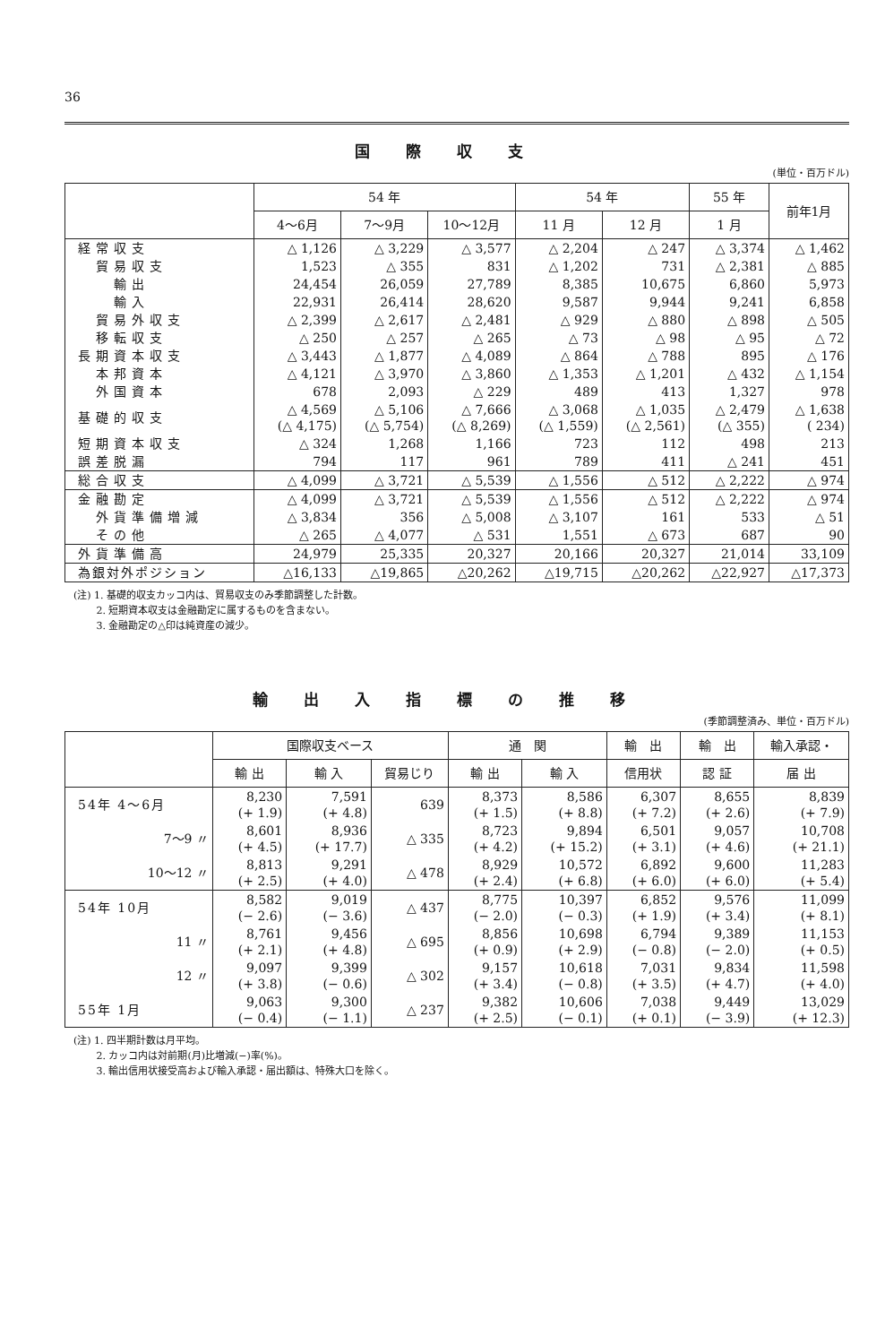36
国際収支
(単位・百万ドル)
| | 54 年 | | | 54 年 | | 55 年 | 前年1月 |
| --- | --- | --- | --- | --- | --- | --- | --- |
| | 4～6月 | 7～9月 | 10～12月 | 11 月 | 12 月 | 1 月 | |
| 経常収支 | △ 1,126 | △ 3,229 | △ 3,577 | △ 2,204 | △ 247 | △ 3,374 | △ 1,462 |
| 貿易収支 | 1,523 | △ 355 | 831 | △ 1,202 | 731 | △ 2,381 | △ 885 |
| 輸出 | 24,454 | 26,059 | 27,789 | 8,385 | 10,675 | 6,860 | 5,973 |
| 輸入 | 22,931 | 26,414 | 28,620 | 9,587 | 9,944 | 9,241 | 6,858 |
| 貿易外収支 | △ 2,399 | △ 2,617 | △ 2,481 | △ 929 | △ 880 | △ 898 | △ 505 |
| 移転収支 | △ 250 | △ 257 | △ 265 | △ 73 | △ 98 | △ 95 | △ 72 |
| 長期資本収支 | △ 3,443 | △ 1,877 | △ 4,089 | △ 864 | △ 788 | 895 | △ 176 |
| 本邦資本 | △ 4,121 | △ 3,970 | △ 3,860 | △ 1,353 | △ 1,201 | △ 432 | △ 1,154 |
| 外国資本 | 678 | 2,093 | △ 229 | 489 | 413 | 1,327 | 978 |
| 基礎的収支 | △ 4,569 (△ 4,175) | △ 5,106 (△ 5,754) | △ 7,666 (△ 8,269) | △ 3,068 (△ 1,559) | △ 1,035 (△ 2,561) | △ 2,479 (△ 355) | △ 1,638 ( 234) |
| 短期資本収支 | △ 324 | 1,268 | 1,166 | 723 | 112 | 498 | 213 |
| 誤差脱漏 | 794 | 117 | 961 | 789 | 411 | △ 241 | 451 |
| 総合収支 | △ 4,099 | △ 3,721 | △ 5,539 | △ 1,556 | △ 512 | △ 2,222 | △ 974 |
| 金融勘定 | △ 4,099 | △ 3,721 | △ 5,539 | △ 1,556 | △ 512 | △ 2,222 | △ 974 |
| 外貨準備増減 | △ 3,834 | 356 | △ 5,008 | △ 3,107 | 161 | 533 | △ 51 |
| その他 | △ 265 | △ 4,077 | △ 531 | 1,551 | △ 673 | 687 | 90 |
| 外貨準備高 | 24,979 | 25,335 | 20,327 | 20,166 | 20,327 | 21,014 | 33,109 |
| 為銀対外ポジション | △16,133 | △19,865 | △20,262 | △19,715 | △20,262 | △22,927 | △17,373 |
(注) 1. 基礎的収支カッコ内は、貿易収支のみ季節調整した計数。
　　 2. 短期資本収支は金融勘定に属するものを含まない。
　　 3. 金融勘定の△印は純資産の減少。
輸出入指標の推移
(季節調整済み、単位・百万ドル)
| | 国際収支ベース | | | 通 関 | | 輸 出 | 輸 出 | 輸入承認・ |
| --- | --- | --- | --- | --- | --- | --- | --- | --- |
| | 輸 出 | 輸 入 | 貿易じり | 輸 出 | 輸 入 | 信用状 | 認 証 | 届 出 |
| 54年 4～6月 | 8,230 (+ 1.9) | 7,591 (+ 4.8) | 639 | 8,373 (+ 1.5) | 8,586 (+ 8.8) | 6,307 (+ 7.2) | 8,655 (+ 2.6) | 8,839 (+ 7.9) |
| 7～9 〃 | 8,601 (+ 4.5) | 8,936 (+ 17.7) | △ 335 | 8,723 (+ 4.2) | 9,894 (+ 15.2) | 6,501 (+ 3.1) | 9,057 (+ 4.6) | 10,708 (+ 21.1) |
| 10～12 〃 | 8,813 (+ 2.5) | 9,291 (+ 4.0) | △ 478 | 8,929 (+ 2.4) | 10,572 (+ 6.8) | 6,892 (+ 6.0) | 9,600 (+ 6.0) | 11,283 (+ 5.4) |
| 54年 10月 | 8,582 (− 2.6) | 9,019 (− 3.6) | △ 437 | 8,775 (− 2.0) | 10,397 (− 0.3) | 6,852 (+ 1.9) | 9,576 (+ 3.4) | 11,099 (+ 8.1) |
| 11 〃 | 8,761 (+ 2.1) | 9,456 (+ 4.8) | △ 695 | 8,856 (+ 0.9) | 10,698 (+ 2.9) | 6,794 (− 0.8) | 9,389 (− 2.0) | 11,153 (+ 0.5) |
| 12 〃 | 9,097 (+ 3.8) | 9,399 (− 0.6) | △ 302 | 9,157 (+ 3.4) | 10,618 (− 0.8) | 7,031 (+ 3.5) | 9,834 (+ 4.7) | 11,598 (+ 4.0) |
| 55年 1月 | 9,063 (− 0.4) | 9,300 (− 1.1) | △ 237 | 9,382 (+ 2.5) | 10,606 (− 0.1) | 7,038 (+ 0.1) | 9,449 (− 3.9) | 13,029 (+ 12.3) |
(注) 1. 四半期計数は月平均。
　　 2. カッコ内は対前期(月)比増減(−)率(%)。
　　 3. 輸出信用状接受高および輸入承認・届出額は、特殊大口を除く。